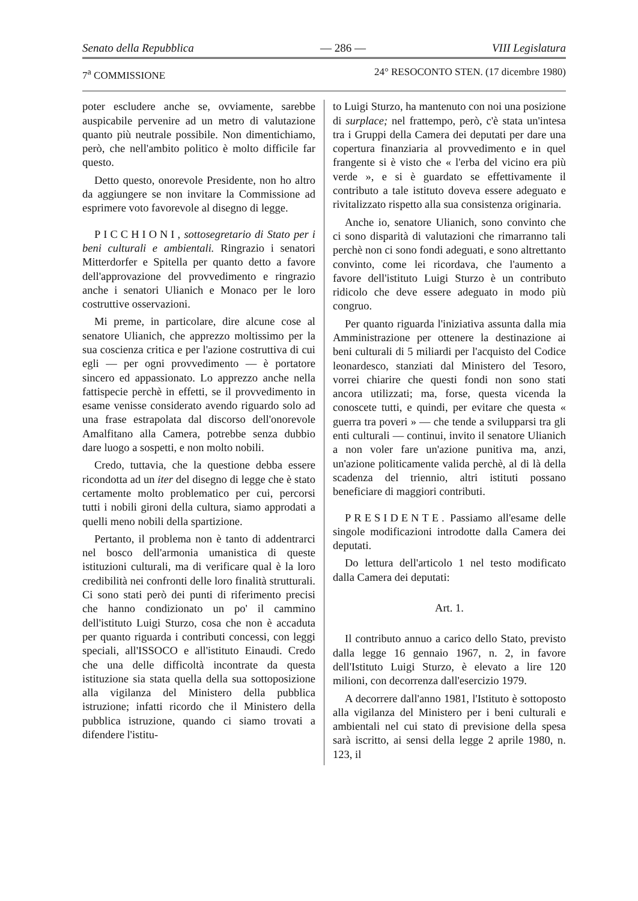Senato della Repubblica — 286 — VIII Legislatura
7<sup>a</sup> COMMISSIONE 24° RESOCONTO STEN. (17 dicembre 1980)
poter escludere anche se, ovviamente, sarebbe auspicabile pervenire ad un metro di valutazione quanto più neutrale possibile. Non dimentichiamo, però, che nell'ambito politico è molto difficile far questo.
Detto questo, onorevole Presidente, non ho altro da aggiungere se non invitare la Commissione ad esprimere voto favorevole al disegno di legge.
PICCHIONI, sottosegretario di Stato per i beni culturali e ambientali. Ringrazio i senatori Mitterdorfer e Spitella per quanto detto a favore dell'approvazione del provvedimento e ringrazio anche i senatori Ulianich e Monaco per le loro costruttive osservazioni.
Mi preme, in particolare, dire alcune cose al senatore Ulianich, che apprezzo moltissimo per la sua coscienza critica e per l'azione costruttiva di cui egli — per ogni provvedimento — è portatore sincero ed appassionato. Lo apprezzo anche nella fattispecie perchè in effetti, se il provvedimento in esame venisse considerato avendo riguardo solo ad una frase estrapolata dal discorso dell'onorevole Amalfitano alla Camera, potrebbe senza dubbio dare luogo a sospetti, e non molto nobili.
Credo, tuttavia, che la questione debba essere ricondotta ad un iter del disegno di legge che è stato certamente molto problematico per cui, percorsi tutti i nobili gironi della cultura, siamo approdati a quelli meno nobili della spartizione.
Pertanto, il problema non è tanto di addentrarci nel bosco dell'armonia umanistica di queste istituzioni culturali, ma di verificare qual è la loro credibilità nei confronti delle loro finalità strutturali. Ci sono stati però dei punti di riferimento precisi che hanno condizionato un po' il cammino dell'istituto Luigi Sturzo, cosa che non è accaduta per quanto riguarda i contributi concessi, con leggi speciali, all'ISSOCO e all'istituto Einaudi. Credo che una delle difficoltà incontrate da questa istituzione sia stata quella della sua sottoposizione alla vigilanza del Ministero della pubblica istruzione; infatti ricordo che il Ministero della pubblica istruzione, quando ci siamo trovati a difendere l'istitu-
to Luigi Sturzo, ha mantenuto con noi una posizione di surplace; nel frattempo, però, c'è stata un'intesa tra i Gruppi della Camera dei deputati per dare una copertura finanziaria al provvedimento e in quel frangente si è visto che « l'erba del vicino era più verde », e si è guardato se effettivamente il contributo a tale istituto doveva essere adeguato e rivitalizzato rispetto alla sua consistenza originaria.
Anche io, senatore Ulianich, sono convinto che ci sono disparità di valutazioni che rimarranno tali perchè non ci sono fondi adeguati, e sono altrettanto convinto, come lei ricordava, che l'aumento a favore dell'istituto Luigi Sturzo è un contributo ridicolo che deve essere adeguato in modo più congruo.
Per quanto riguarda l'iniziativa assunta dalla mia Amministrazione per ottenere la destinazione ai beni culturali di 5 miliardi per l'acquisto del Codice leonardesco, stanziati dal Ministero del Tesoro, vorrei chiarire che questi fondi non sono stati ancora utilizzati; ma, forse, questa vicenda la conoscete tutti, e quindi, per evitare che questa « guerra tra poveri » — che tende a svilupparsi tra gli enti culturali — continui, invito il senatore Ulianich a non voler fare un'azione punitiva ma, anzi, un'azione politicamente valida perchè, al di là della scadenza del triennio, altri istituti possano beneficiare di maggiori contributi.
PRESIDENTE. Passiamo all'esame delle singole modificazioni introdotte dalla Camera dei deputati.
Do lettura dell'articolo 1 nel testo modificato dalla Camera dei deputati:
Art. 1.
Il contributo annuo a carico dello Stato, previsto dalla legge 16 gennaio 1967, n. 2, in favore dell'Istituto Luigi Sturzo, è elevato a lire 120 milioni, con decorrenza dall'esercizio 1979.
A decorrere dall'anno 1981, l'Istituto è sottoposto alla vigilanza del Ministero per i beni culturali e ambientali nel cui stato di previsione della spesa sarà iscritto, ai sensi della legge 2 aprile 1980, n. 123, il